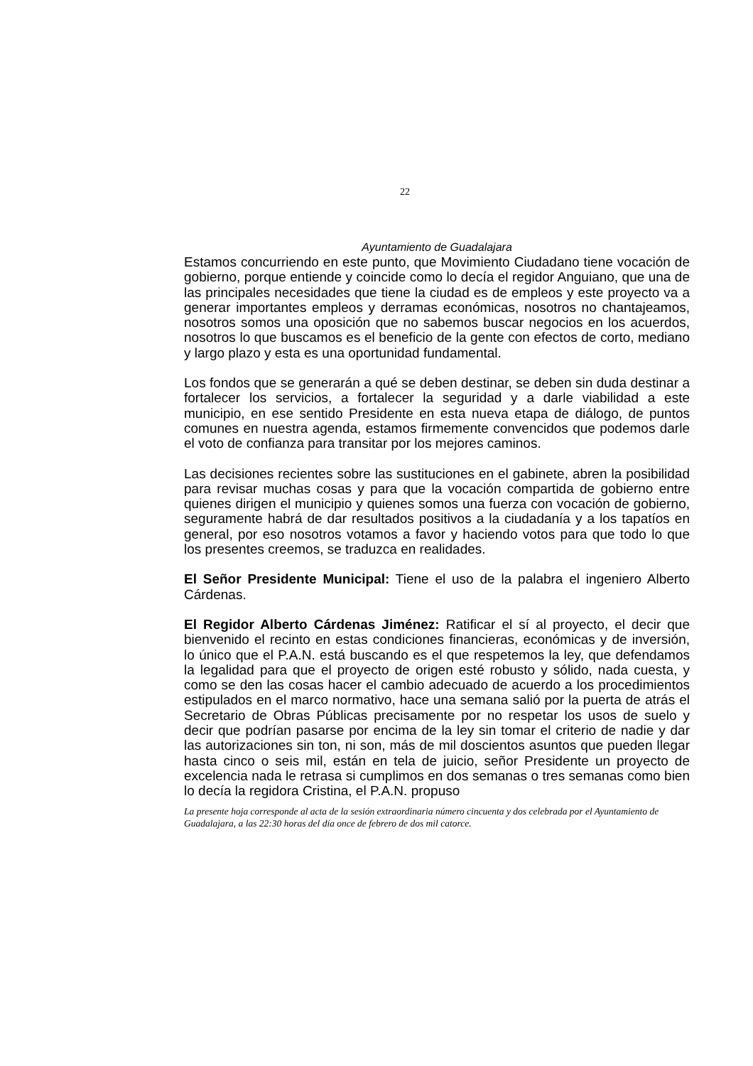22
Ayuntamiento de Guadalajara
Estamos concurriendo en este punto, que Movimiento Ciudadano tiene vocación de gobierno, porque entiende y coincide como lo decía el regidor Anguiano, que una de las principales necesidades que tiene la ciudad es de empleos y este proyecto va a generar importantes empleos y derramas económicas, nosotros no chantajeamos, nosotros somos una oposición que no sabemos buscar negocios en los acuerdos, nosotros lo que buscamos es el beneficio de la gente con efectos de corto, mediano y largo plazo y esta es una oportunidad fundamental.
Los fondos que se generarán a qué se deben destinar, se deben sin duda destinar a fortalecer los servicios, a fortalecer la seguridad y a darle viabilidad a este municipio, en ese sentido Presidente en esta nueva etapa de diálogo, de puntos comunes en nuestra agenda, estamos firmemente convencidos que podemos darle el voto de confianza para transitar por los mejores caminos.
Las decisiones recientes sobre las sustituciones en el gabinete, abren la posibilidad para revisar muchas cosas y para que la vocación compartida de gobierno entre quienes dirigen el municipio y quienes somos una fuerza con vocación de gobierno, seguramente habrá de dar resultados positivos a la ciudadanía y a los tapatíos en general, por eso nosotros votamos a favor y haciendo votos para que todo lo que los presentes creemos, se traduzca en realidades.
El Señor Presidente Municipal: Tiene el uso de la palabra el ingeniero Alberto Cárdenas.
El Regidor Alberto Cárdenas Jiménez: Ratificar el sí al proyecto, el decir que bienvenido el recinto en estas condiciones financieras, económicas y de inversión, lo único que el P.A.N. está buscando es el que respetemos la ley, que defendamos la legalidad para que el proyecto de origen esté robusto y sólido, nada cuesta, y como se den las cosas hacer el cambio adecuado de acuerdo a los procedimientos estipulados en el marco normativo, hace una semana salió por la puerta de atrás el Secretario de Obras Públicas precisamente por no respetar los usos de suelo y decir que podrían pasarse por encima de la ley sin tomar el criterio de nadie y dar las autorizaciones sin ton, ni son, más de mil doscientos asuntos que pueden llegar hasta cinco o seis mil, están en tela de juicio, señor Presidente un proyecto de excelencia nada le retrasa si cumplimos en dos semanas o tres semanas como bien lo decía la regidora Cristina, el P.A.N. propuso
La presente hoja corresponde al acta de la sesión extraordinaria número cincuenta y dos celebrada por el Ayuntamiento de Guadalajara, a las 22:30 horas del día once de febrero de dos mil catorce.